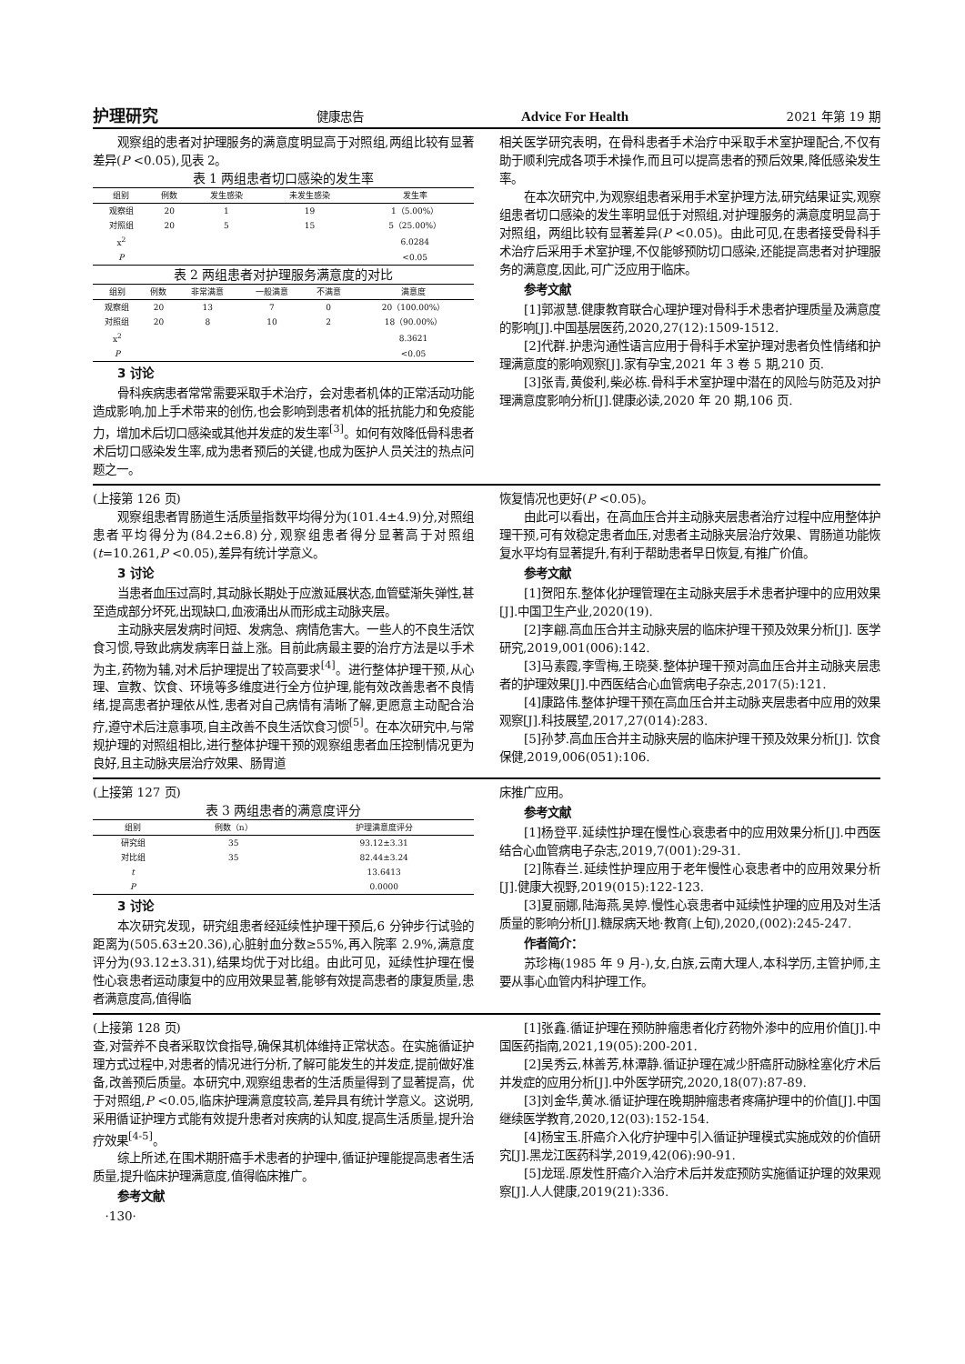护理研究 健康忠告 Advice For Health 2021 年第 19 期
观察组的患者对护理服务的满意度明显高于对照组,两组比较有显著差异(P <0.05),见表 2。
表 1 两组患者切口感染的发生率
| 组别 | 例数 | 发生感染 | 未发生感染 | 发生率 |
| --- | --- | --- | --- | --- |
| 观察组 | 20 | 1 | 19 | 1（5.00%） |
| 对照组 | 20 | 5 | 15 | 5（25.00%） |
| x<sup>2</sup> | | | | 6.0284 |
| P | | | | <0.05 |
表 2 两组患者对护理服务满意度的对比
| 组别 | 例数 | 非常满意 | 一般满意 | 不满意 | 满意度 |
| --- | --- | --- | --- | --- | --- |
| 观察组 | 20 | 13 | 7 | 0 | 20（100.00%） |
| 对照组 | 20 | 8 | 10 | 2 | 18（90.00%） |
| x<sup>2</sup> | | | | | 8.3621 |
| P | | | | | <0.05 |
3 讨论
骨科疾病患者常常需要采取手术治疗，会对患者机体的正常活动功能造成影响,加上手术带来的创伤,也会影响到患者机体的抵抗能力和免疫能力，增加术后切口感染或其他并发症的发生率<sup>[3]</sup>。如何有效降低骨科患者术后切口感染发生率,成为患者预后的关键,也成为医护人员关注的热点问题之一。
相关医学研究表明，在骨科患者手术治疗中采取手术室护理配合,不仅有助于顺利完成各项手术操作,而且可以提高患者的预后效果,降低感染发生率。
在本次研究中,为观察组患者采用手术室护理方法,研究结果证实,观察组患者切口感染的发生率明显低于对照组,对护理服务的满意度明显高于对照组，两组比较有显著差异(P <0.05)。由此可见,在患者接受骨科手术治疗后采用手术室护理,不仅能够预防切口感染,还能提高患者对护理服务的满意度,因此,可广泛应用于临床。
参考文献
[1]郭淑慧.健康教育联合心理护理对骨科手术患者护理质量及满意度的影响[J].中国基层医药,2020,27(12):1509-1512.
[2]代群.护患沟通性语言应用于骨科手术室护理对患者负性情绪和护理满意度的影响观察[J].家有孕宝,2021 年 3 卷 5 期,210 页.
[3]张青,黄俊利,柴必栋.骨科手术室护理中潜在的风险与防范及对护理满意度影响分析[J].健康必读,2020 年 20 期,106 页.
(上接第 126 页)
观察组患者胃肠道生活质量指数平均得分为(101.4±4.9)分,对照组患者平均得分为(84.2±6.8)分,观察组患者得分显著高于对照组(t=10.261,P <0.05),差异有统计学意义。
3 讨论
当患者血压过高时,其动脉长期处于应激延展状态,血管壁渐失弹性,甚至造成部分坏死,出现缺口,血液涌出从而形成主动脉夹层。
主动脉夹层发病时间短、发病急、病情危害大。一些人的不良生活饮食习惯,导致此病发病率日益上涨。目前此病最主要的治疗方法是以手术为主,药物为辅,对术后护理提出了较高要求<sup>[4]</sup>。进行整体护理干预,从心理、宣教、饮食、环境等多维度进行全方位护理,能有效改善患者不良情绪,提高患者护理依从性,患者对自己病情有清晰了解,更愿意主动配合治疗,遵守术后注意事项,自主改善不良生活饮食习惯<sup>[5]</sup>。在本次研究中,与常规护理的对照组相比,进行整体护理干预的观察组患者血压控制情况更为良好,且主动脉夹层治疗效果、肠胃道
恢复情况也更好(P <0.05)。
由此可以看出，在高血压合并主动脉夹层患者治疗过程中应用整体护理干预,可有效稳定患者血压,对患者主动脉夹层治疗效果、胃肠道功能恢复水平均有显著提升,有利于帮助患者早日恢复,有推广价值。
参考文献
[1]贺阳东.整体化护理管理在主动脉夹层手术患者护理中的应用效果[J].中国卫生产业,2020(19).
[2]李翩.高血压合并主动脉夹层的临床护理干预及效果分析[J]. 医学研究,2019,001(006):142.
[3]马素霞,李雪梅,王晓葵.整体护理干预对高血压合并主动脉夹层患者的护理效果[J].中西医结合心血管病电子杂志,2017(5):121.
[4]康路伟.整体护理干预在高血压合并主动脉夹层患者中应用的效果观察[J].科技展望,2017,27(014):283.
[5]孙梦.高血压合并主动脉夹层的临床护理干预及效果分析[J]. 饮食保健,2019,006(051):106.
(上接第 127 页)
表 3 两组患者的满意度评分
| 组别 | 例数（n） | 护理满意度评分 |
| --- | --- | --- |
| 研究组 | 35 | 93.12±3.31 |
| 对比组 | 35 | 82.44±3.24 |
| t | | 13.6413 |
| P | | 0.0000 |
3 讨论
本次研究发现，研究组患者经延续性护理干预后,6 分钟步行试验的距离为(505.63±20.36),心脏射血分数≥55%,再入院率 2.9%,满意度评分为(93.12±3.31),结果均优于对比组。由此可见，延续性护理在慢性心衰患者运动康复中的应用效果显著,能够有效提高患者的康复质量,患者满意度高,值得临
床推广应用。
参考文献
[1]杨登平.延续性护理在慢性心衰患者中的应用效果分析[J].中西医结合心血管病电子杂志,2019,7(001):29-31.
[2]陈春兰.延续性护理应用于老年慢性心衰患者中的应用效果分析[J].健康大视野,2019(015):122-123.
[3]夏丽娜,陆海燕,吴婷.慢性心衰患者中延续性护理的应用及对生活质量的影响分析[J].糖尿病天地·教育(上旬),2020,(002):245-247.
作者简介：
苏珍梅(1985 年 9 月-),女,白族,云南大理人,本科学历,主管护师,主要从事心血管内科护理工作。
(上接第 128 页)
查,对营养不良者采取饮食指导,确保其机体维持正常状态。在实施循证护理方式过程中,对患者的情况进行分析,了解可能发生的并发症,提前做好准备,改善预后质量。本研究中,观察组患者的生活质量得到了显著提高，优于对照组,P <0.05,临床护理满意度较高,差异具有统计学意义。这说明,采用循证护理方式能有效提升患者对疾病的认知度,提高生活质量,提升治疗效果<sup>[4-5]</sup>。
综上所述,在围术期肝癌手术患者的护理中,循证护理能提高患者生活质量,提升临床护理满意度,值得临床推广。
参考文献
·130·
[1]张鑫.循证护理在预防肿瘤患者化疗药物外渗中的应用价值[J].中国医药指南,2021,19(05):200-201.
[2]吴秀云,林善芳,林潭静.循证护理在减少肝癌肝动脉栓塞化疗术后并发症的应用分析[J].中外医学研究,2020,18(07):87-89.
[3]刘金华,黄冰.循证护理在晚期肿瘤患者疼痛护理中的价值[J].中国继续医学教育,2020,12(03):152-154.
[4]杨宝玉.肝癌介入化疗护理中引入循证护理模式实施成效的价值研究[J].黑龙江医药科学,2019,42(06):90-91.
[5]龙瑶.原发性肝癌介入治疗术后并发症预防实施循证护理的效果观察[J].人人健康,2019(21):336.